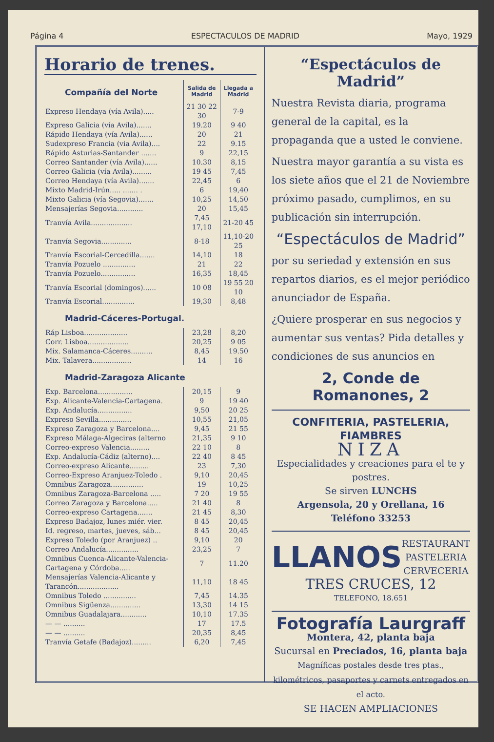Página 4 ESPECTACULOS DE MADRID Mayo, 1929
Horario de trenes.
| Compañía del Norte | Salida de Madrid | Llegada a Madrid |
| Expreso Hendaya (vía Avila)..... | 21 30 22 30 | 7-9 |
| Expreso Galicia (vía Avila)....... | 19.20 | 9 40 |
| Rápido Hendaya (vía Avila)...... | 20 | 21 |
| Sudexpreso Francia (via Avila).... | 22 | 9.15 |
| Rápido Asturias-Santander ....... | 9 | 22,15 |
| Correo Santander (vía Avila)...... | 10.30 | 8,15 |
| Correo Galicia (vía Avila)......... | 19 45 | 7,45 |
| Correo Hendaya (vía Avila)....... | 22,45 | 6 |
| Mixto Madrid-Irún..... ....... . | 6 | 19,40 |
| Mixto Galicia (vía Segovia)....... | 10,25 | 14,50 |
| Mensajerías Segovia............ | 20 | 15,45 |
| Tranvía Avila................... | 7,45 17,10 | 21-20 45 |
| Tranvía Segovia.............. | 8-18 | 11,10-20 25 |
| Tranvía Escorial-Cercedilla....... | 14,10 | 18 |
| Tranvía Pozuelo ............... | 21 | 22 |
| Tranvía Pozuelo................ | 16,35 | 18,45 |
| Tranvía Escorial (domingos)...... | 10 08 | 19 55 20 10 |
| Tranvía Escorial............... | 19,30 | 8,48 |
| Madrid-Cáceres-Portugal. | | |
| Ráp Lisboa.................... | 23,28 | 8,20 |
| Corr. Lisboa................... | 20,25 | 9 05 |
| Mix. Salamanca-Cáceres.......... | 8,45 | 19.50 |
| Mix. Talavera.................. | 14 | 16 |
| Madrid-Zaragoza Alicante | | |
| Exp. Barcelona................ | 20,15 | 9 |
| Exp. Alicante-Valencia-Cartagena. | 9 | 19 40 |
| Exp. Andalucía................ | 9,50 | 20 25 |
| Expreso Sevilla............... | 10,55 | 21,05 |
| Expreso Zaragoza y Barcelona.... | 9,45 | 21 55 |
| Expreso Málaga-Algeciras (alterno | 21,35 | 9 10 |
| Correo-expreso Valencia......... | 22 10 | 8 |
| Exp. Andalucía-Cádiz (alterno).... | 22 40 | 8 45 |
| Correo-expreso Alicante......... | 23 | 7,30 |
| Correo-Expreso Aranjuez-Toledo . | 9,10 | 20,45 |
| Omnibus Zaragoza............... | 19 | 10,25 |
| Omnibus Zaragoza-Barcelona ..... | 7 20 | 19 55 |
| Correo Zaragoza y Barcelona..... | 21 40 | 8 |
| Correo-expreso Cartagena....... | 21 45 | 8,30 |
| Expreso Badajoz, lunes miér. vier. | 8 45 | 20,45 |
| Id. regreso, martes, jueves, sáb... | 8 45 | 20,45 |
| Expreso Toledo (por Aranjuez) .. | 9,10 | 20 |
| Correo Andalucía............... | 23,25 | 7 |
| Omnibus Cuenca-Alicante-Valencia-Cartagena y Córdoba..... | 7 | 11.20 |
| Mensajerías Valencia-Alicante y Tarancón................... | 11,10 | 18 45 |
| Omnibus Toledo ............... | 7,45 | 14.35 |
| Omnibus Sigüenza.............. | 13,30 | 14 15 |
| Omnibus Guadalajara............ | 10,10 | 17.35 |
| — — .......... | 17 | 17.5 |
| — — .......... | 20,35 | 8,45 |
| Tranvía Getafe (Badajoz)......... | 6,20 | 7,45 |
“Espectáculos de Madrid”
Nuestra Revista diaria, programa general de la capital, es la propaganda que a usted le conviene.
Nuestra mayor garantía a su vista es los siete años que el 21 de Noviembre próximo pasado, cumplimos, en su publicación sin interrupción.
“Espectáculos de Madrid”
por su seriedad y extensión en sus repartos diarios, es el mejor periódico anunciador de España.
¿Quiere prosperar en sus negocios y aumentar sus ventas? Pida detalles y condiciones de sus anuncios en
2, Conde de Romanones, 2
CONFITERIA, PASTELERIA, FIAMBRES
NIZA
Especialidades y creaciones para el te y postres.
Se sirven LUNCHS
Argensola, 20 y Orellana, 16
Teléfono 33253
LLANOS RESTAURANT
PASTELERIA
CERVECERIA
TRES CRUCES, 12
TELEFONO, 18.651
Fotografía Laurgraff
Montera, 42, planta baja
Sucursal en Preciados, 16, planta baja
Magníficas postales desde tres ptas., kilométricos, pasaportes y carnets entregados en el acto.
SE HACEN AMPLIACIONES